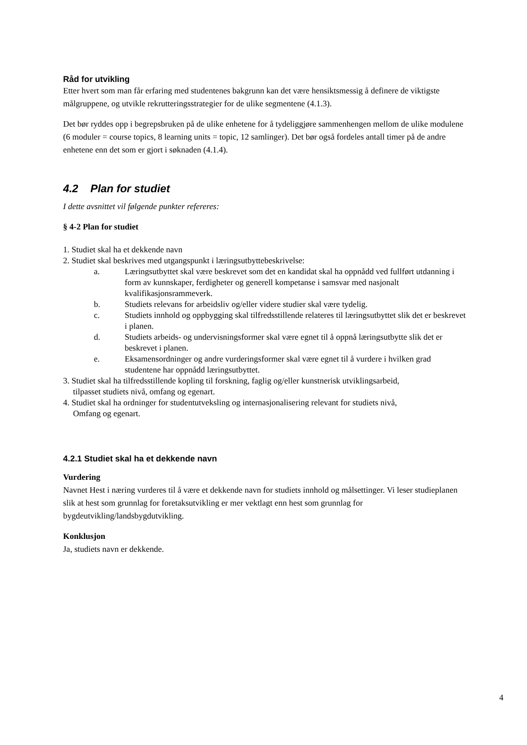Råd for utvikling
Etter hvert som man får erfaring med studentenes bakgrunn kan det være hensiktsmessig å definere de viktigste målgruppene, og utvikle rekrutteringsstrategier for de ulike segmentene (4.1.3).
Det bør ryddes opp i begrepsbruken på de ulike enhetene for å tydeliggjøre sammenhengen mellom de ulike modulene (6 moduler = course topics, 8 learning units = topic, 12 samlinger). Det bør også fordeles antall timer på de andre enhetene enn det som er gjort i søknaden (4.1.4).
4.2 Plan for studiet
I dette avsnittet vil følgende punkter refereres:
§ 4-2 Plan for studiet
1. Studiet skal ha et dekkende navn
2. Studiet skal beskrives med utgangspunkt i læringsutbyttebeskrivelse:
a. Læringsutbyttet skal være beskrevet som det en kandidat skal ha oppnådd ved fullført utdanning i form av kunnskaper, ferdigheter og generell kompetanse i samsvar med nasjonalt kvalifikasjonsrammeverk.
b. Studiets relevans for arbeidsliv og/eller videre studier skal være tydelig.
c. Studiets innhold og oppbygging skal tilfredsstillende relateres til læringsutbyttet slik det er beskrevet i planen.
d. Studiets arbeids- og undervisningsformer skal være egnet til å oppnå læringsutbytte slik det er beskrevet i planen.
e. Eksamensordninger og andre vurderingsformer skal være egnet til å vurdere i hvilken grad studentene har oppnådd læringsutbyttet.
3. Studiet skal ha tilfredsstillende kopling til forskning, faglig og/eller kunstnerisk utviklingsarbeid,
tilpasset studiets nivå, omfang og egenart.
4. Studiet skal ha ordninger for studentutveksling og internasjonalisering relevant for studiets nivå,
Omfang og egenart.
4.2.1 Studiet skal ha et dekkende navn
Vurdering
Navnet Hest i næring vurderes til å være et dekkende navn for studiets innhold og målsettinger. Vi leser studieplanen slik at hest som grunnlag for foretaksutvikling er mer vektlagt enn hest som grunnlag for bygdeutvikling/landsbygdutvikling.
Konklusjon
Ja, studiets navn er dekkende.
4